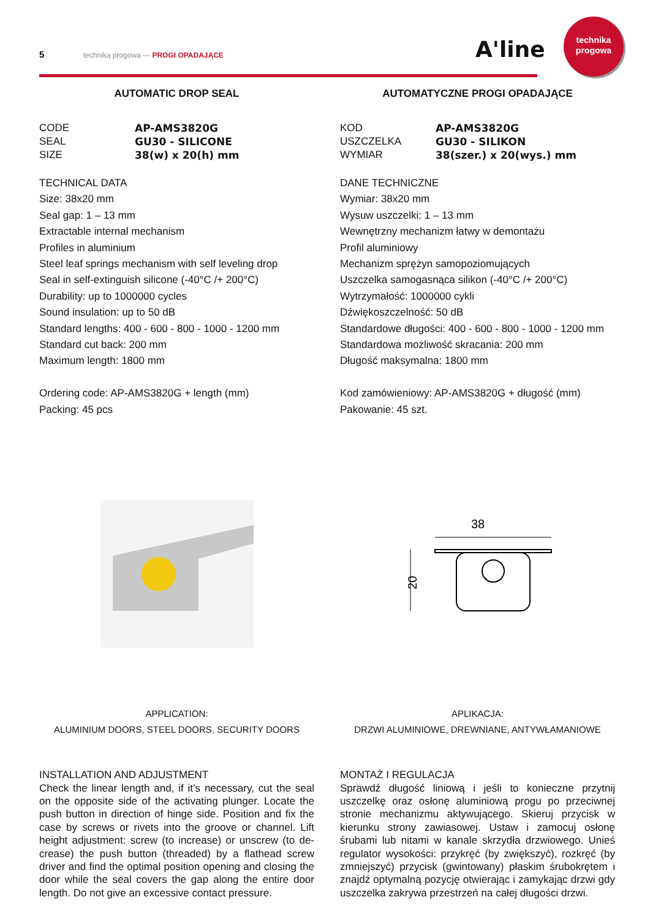5 technika progowa — PROGI OPADAJĄCE A'line
technika
progowa
AUTOMATIC DROP SEAL
CODE AP-AMS3820G SEAL GU30 - SILICONE SIZE 38(w) x 20(h) mm
TECHNICAL DATA
Size: 38x20 mm
Seal gap: 1 – 13 mm
Extractable internal mechanism
Profiles in aluminium
Steel leaf springs mechanism with self leveling drop
Seal in self-extinguish silicone (-40°C /+ 200°C)
Durability: up to 1000000 cycles
Sound insulation: up to 50 dB
Standard lengths: 400 - 600 - 800 - 1000 - 1200 mm
Standard cut back: 200 mm
Maximum length: 1800 mm
Ordering code: AP-AMS3820G + length (mm)
Packing: 45 pcs
APPLICATION:
ALUMINIUM DOORS, STEEL DOORS, SECURITY DOORS
INSTALLATION AND ADJUSTMENT
Check the linear length and, if it’s necessary, cut the seal on the opposite side of the activating plunger. Locate the push button in direction of hinge side. Position and fix the case by screws or rivets into the groove or channel. Lift height adjustment: screw (to increase) or unscrew (to de-crease) the push button (threaded) by a flathead screw driver and find the optimal position opening and closing the door while the seal covers the gap along the entire door length. Do not give an excessive contact pressure.
AUTOMATYCZNE PROGI OPADAJĄCE
KOD AP-AMS3820G USZCZELKA GU30 - SILIKON WYMIAR 38(szer.) x 20(wys.) mm
DANE TECHNICZNE
Wymiar: 38x20 mm
Wysuw uszczelki: 1 – 13 mm
Wewnętrzny mechanizm łatwy w demontażu
Profil aluminiowy
Mechanizm sprężyn samopoziomujących
Uszczelka samogasnąca silikon (-40°C /+ 200°C)
Wytrzymałość: 1000000 cykli
Dźwiękoszczelność: 50 dB
Standardowe długości: 400 - 600 - 800 - 1000 - 1200 mm
Standardowa możliwość skracania: 200 mm
Długość maksymalna: 1800 mm
Kod zamówieniowy: AP-AMS3820G + długość (mm)
Pakowanie: 45 szt.
38
20
APLIKACJA:
DRZWI ALUMINIOWE, DREWNIANE, ANTYWŁAMANIOWE
MONTAŻ I REGULACJA
Sprawdź długość liniową i jeśli to konieczne przytnij uszczelkę oraz osłonę aluminiową progu po przeciwnej stronie mechanizmu aktywującego. Skieruj przycisk w kierunku strony zawiasowej. Ustaw i zamocuj osłonę śrubami lub nitami w kanale skrzydła drzwiowego. Unieś regulator wysokości: przykręć (by zwiększyć), rozkręć (by zmniejszyć) przycisk (gwintowany) płaskim śrubokrętem i znajdź optymalną pozycję otwierając i zamykając drzwi gdy uszczelka zakrywa przestrzeń na całej długości drzwi.